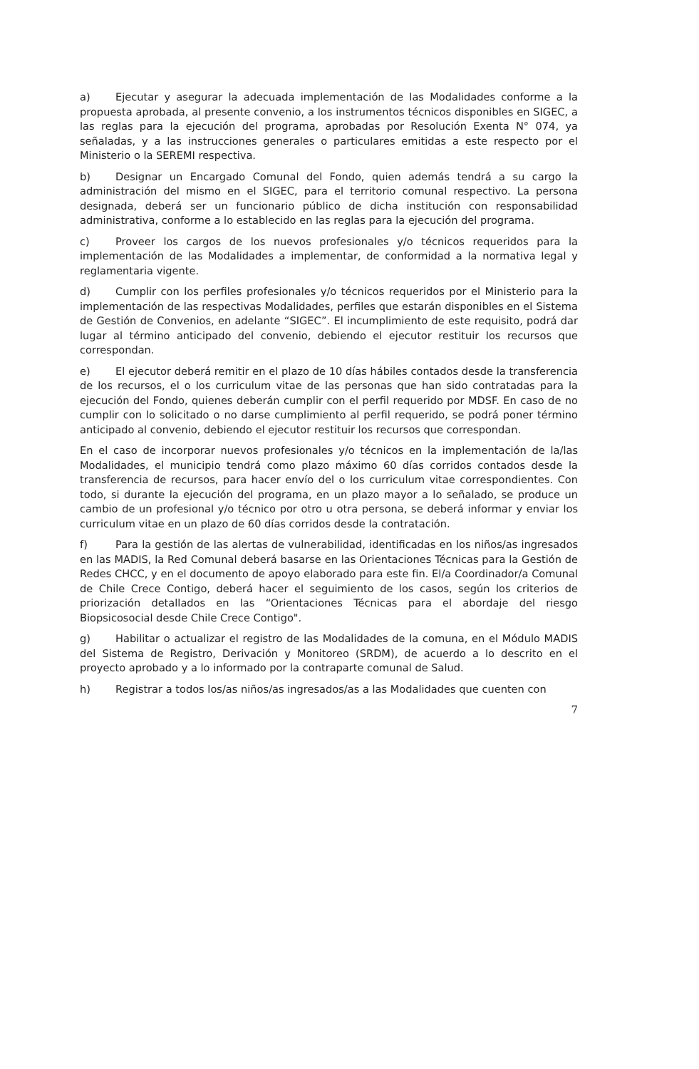a) Ejecutar y asegurar la adecuada implementación de las Modalidades conforme a la propuesta aprobada, al presente convenio, a los instrumentos técnicos disponibles en SIGEC, a las reglas para la ejecución del programa, aprobadas por Resolución Exenta N° 074, ya señaladas, y a las instrucciones generales o particulares emitidas a este respecto por el Ministerio o la SEREMI respectiva.
b) Designar un Encargado Comunal del Fondo, quien además tendrá a su cargo la administración del mismo en el SIGEC, para el territorio comunal respectivo. La persona designada, deberá ser un funcionario público de dicha institución con responsabilidad administrativa, conforme a lo establecido en las reglas para la ejecución del programa.
c) Proveer los cargos de los nuevos profesionales y/o técnicos requeridos para la implementación de las Modalidades a implementar, de conformidad a la normativa legal y reglamentaria vigente.
d) Cumplir con los perfiles profesionales y/o técnicos requeridos por el Ministerio para la implementación de las respectivas Modalidades, perfiles que estarán disponibles en el Sistema de Gestión de Convenios, en adelante “SIGEC”. El incumplimiento de este requisito, podrá dar lugar al término anticipado del convenio, debiendo el ejecutor restituir los recursos que correspondan.
e) El ejecutor deberá remitir en el plazo de 10 días hábiles contados desde la transferencia de los recursos, el o los curriculum vitae de las personas que han sido contratadas para la ejecución del Fondo, quienes deberán cumplir con el perfil requerido por MDSF. En caso de no cumplir con lo solicitado o no darse cumplimiento al perfil requerido, se podrá poner término anticipado al convenio, debiendo el ejecutor restituir los recursos que correspondan.
En el caso de incorporar nuevos profesionales y/o técnicos en la implementación de la/las Modalidades, el municipio tendrá como plazo máximo 60 días corridos contados desde la transferencia de recursos, para hacer envío del o los curriculum vitae correspondientes. Con todo, si durante la ejecución del programa, en un plazo mayor a lo señalado, se produce un cambio de un profesional y/o técnico por otro u otra persona, se deberá informar y enviar los curriculum vitae en un plazo de 60 días corridos desde la contratación.
f) Para la gestión de las alertas de vulnerabilidad, identificadas en los niños/as ingresados en las MADIS, la Red Comunal deberá basarse en las Orientaciones Técnicas para la Gestión de Redes CHCC, y en el documento de apoyo elaborado para este fin. El/a Coordinador/a Comunal de Chile Crece Contigo, deberá hacer el seguimiento de los casos, según los criterios de priorización detallados en las “Orientaciones Técnicas para el abordaje del riesgo Biopsicosocial desde Chile Crece Contigo".
g) Habilitar o actualizar el registro de las Modalidades de la comuna, en el Módulo MADIS del Sistema de Registro, Derivación y Monitoreo (SRDM), de acuerdo a lo descrito en el proyecto aprobado y a lo informado por la contraparte comunal de Salud.
h) Registrar a todos los/as niños/as ingresados/as a las Modalidades que cuenten con
7